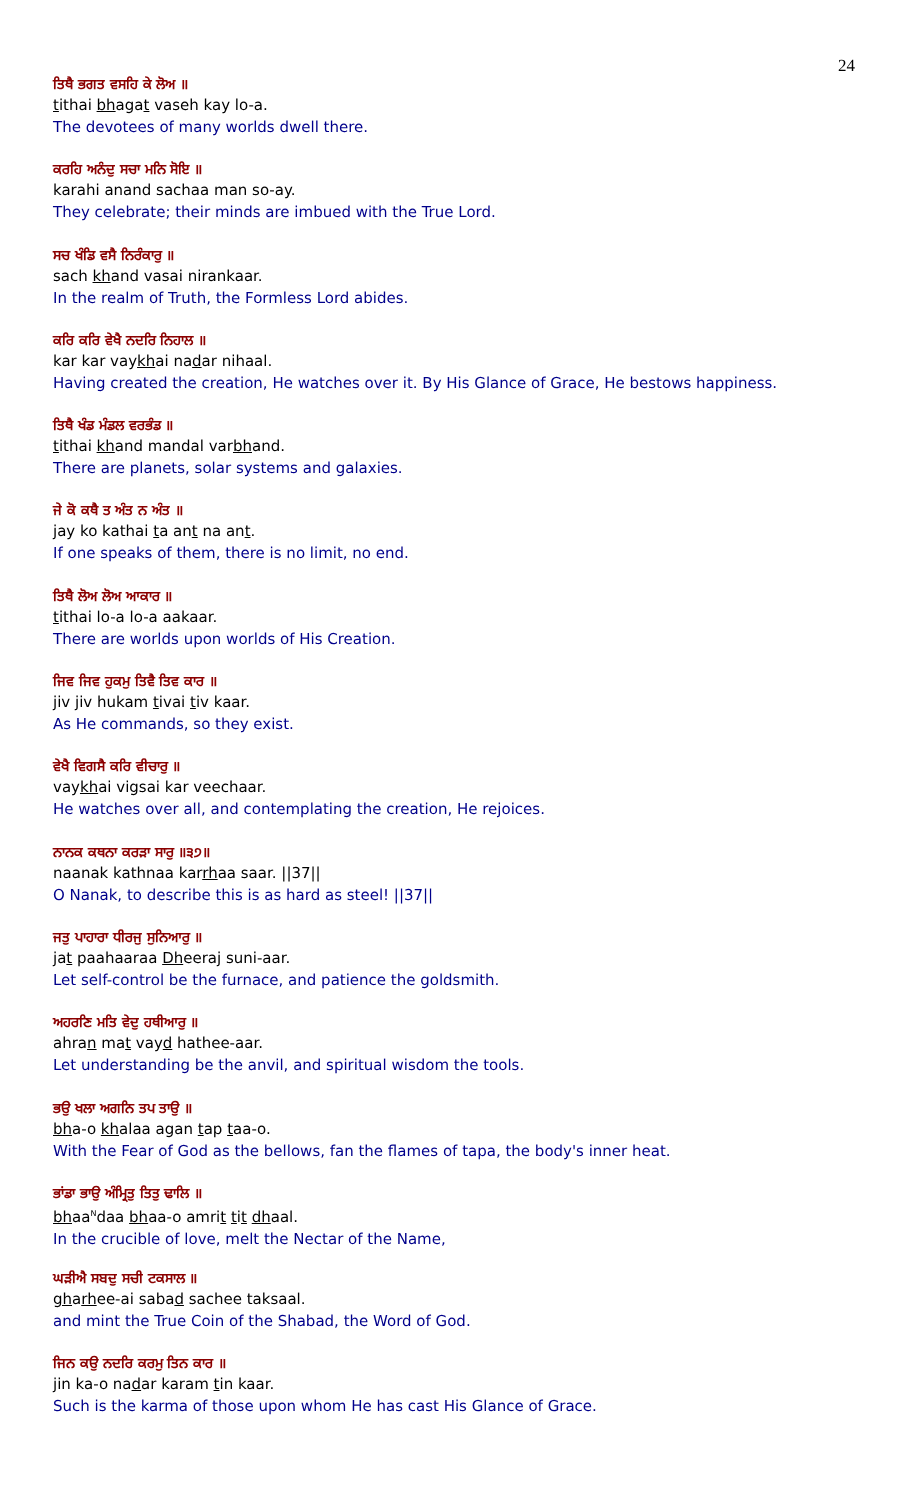24
ਤਿਥੈ ਭਗਤ ਵਸਹਿ ਕੇ ਲੋਅ ॥
tithai bhagat vaseh kay lo-a.
The devotees of many worlds dwell there.
ਕਰਹਿ ਅਨੰਦੁ ਸਚਾ ਮਨਿ ਸੋਇ ॥
karahi anand sachaa man so-ay.
They celebrate; their minds are imbued with the True Lord.
ਸਚ ਖੰਡਿ ਵਸੈ ਨਿਰੰਕਾਰੁ ॥
sach khand vasai nirankaar.
In the realm of Truth, the Formless Lord abides.
ਕਰਿ ਕਰਿ ਵੇਖੈ ਨਦਰਿ ਨਿਹਾਲ ॥
kar kar vaykhai nadar nihaal.
Having created the creation, He watches over it. By His Glance of Grace, He bestows happiness.
ਤਿਥੈ ਖੰਡ ਮੰਡਲ ਵਰਭੰਡ ॥
tithai khand mandal varbhand.
There are planets, solar systems and galaxies.
ਜੇ ਕੋ ਕਥੈ ਤ ਅੰਤ ਨ ਅੰਤ ॥
jay ko kathai ta ant na ant.
If one speaks of them, there is no limit, no end.
ਤਿਥੈ ਲੋਅ ਲੋਅ ਆਕਾਰ ॥
tithai lo-a lo-a aakaar.
There are worlds upon worlds of His Creation.
ਜਿਵ ਜਿਵ ਹੁਕਮੁ ਤਿਵੈ ਤਿਵ ਕਾਰ ॥
jiv jiv hukam tivai tiv kaar.
As He commands, so they exist.
ਵੇਖੈ ਵਿਗਸੈ ਕਰਿ ਵੀਚਾਰੁ ॥
vaykhai vigsai kar veechaar.
He watches over all, and contemplating the creation, He rejoices.
ਨਾਨਕ ਕਥਨਾ ਕਰੜਾ ਸਾਰੁ ॥੩੭॥
naanak kathnaa karrhaa saar. ||37||
O Nanak, to describe this is as hard as steel! ||37||
ਜਤੁ ਪਾਹਾਰਾ ਧੀਰਜੁ ਸੁਨਿਆਰੁ ॥
jat paahaaraa Dheeraj suni-aar.
Let self-control be the furnace, and patience the goldsmith.
ਅਹਰਣਿ ਮਤਿ ਵੇਦੁ ਹਥੀਆਰੁ ॥
ahran mat vayd hathee-aar.
Let understanding be the anvil, and spiritual wisdom the tools.
ਭਉ ਖਲਾ ਅਗਨਿ ਤਪ ਤਾਉ ॥
bha-o khalaa agan tap taa-o.
With the Fear of God as the bellows, fan the flames of tapa, the body's inner heat.
ਭਾਂਡਾ ਭਾਉ ਅੰਮ੍ਰਿਤੁ ਤਿਤੁ ਢਾਲਿ ॥
bhaa<sup>N</sup>daa bhaa-o amrit tit dhaal.
In the crucible of love, melt the Nectar of the Name,
ਘੜੀਐ ਸਬਦੁ ਸਚੀ ਟਕਸਾਲ ॥
gharhee-ai sabad sachee taksaal.
and mint the True Coin of the Shabad, the Word of God.
ਜਿਨ ਕਉ ਨਦਰਿ ਕਰਮੁ ਤਿਨ ਕਾਰ ॥
jin ka-o nadar karam tin kaar.
Such is the karma of those upon whom He has cast His Glance of Grace.